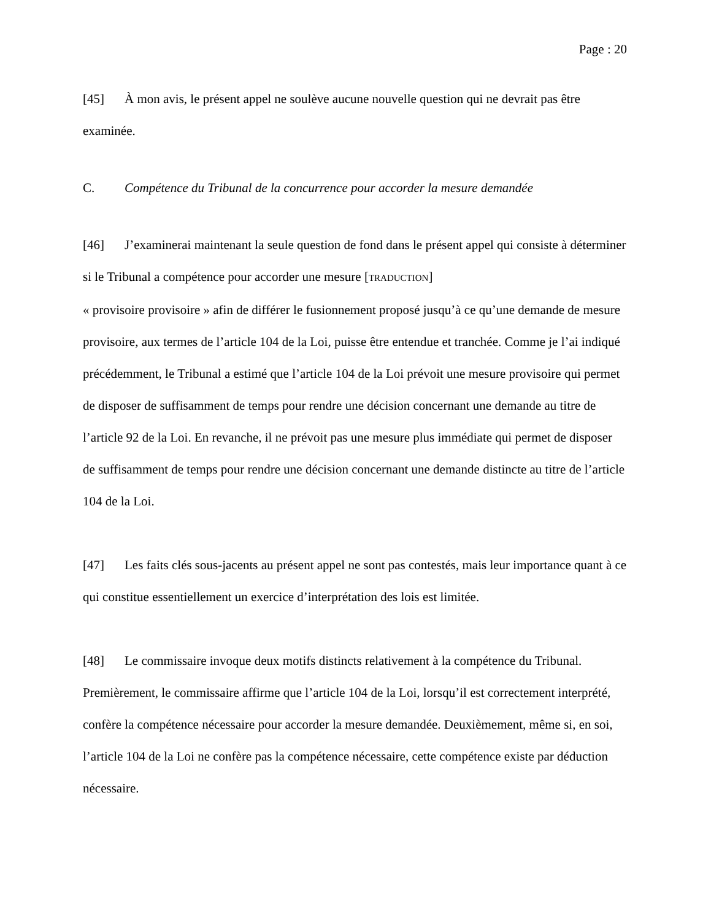Page : 20
[45] À mon avis, le présent appel ne soulève aucune nouvelle question qui ne devrait pas être examinée.
C. Compétence du Tribunal de la concurrence pour accorder la mesure demandée
[46] J’examinerai maintenant la seule question de fond dans le présent appel qui consiste à déterminer si le Tribunal a compétence pour accorder une mesure [TRADUCTION]
« provisoire provisoire » afin de différer le fusionnement proposé jusqu’à ce qu’une demande de mesure provisoire, aux termes de l’article 104 de la Loi, puisse être entendue et tranchée. Comme je l’ai indiqué précédemment, le Tribunal a estimé que l’article 104 de la Loi prévoit une mesure provisoire qui permet de disposer de suffisamment de temps pour rendre une décision concernant une demande au titre de l’article 92 de la Loi. En revanche, il ne prévoit pas une mesure plus immédiate qui permet de disposer de suffisamment de temps pour rendre une décision concernant une demande distincte au titre de l’article 104 de la Loi.
[47] Les faits clés sous-jacents au présent appel ne sont pas contestés, mais leur importance quant à ce qui constitue essentiellement un exercice d’interprétation des lois est limitée.
[48] Le commissaire invoque deux motifs distincts relativement à la compétence du Tribunal. Premièrement, le commissaire affirme que l’article 104 de la Loi, lorsqu’il est correctement interprété, confère la compétence nécessaire pour accorder la mesure demandée. Deuxièmement, même si, en soi, l’article 104 de la Loi ne confère pas la compétence nécessaire, cette compétence existe par déduction nécessaire.